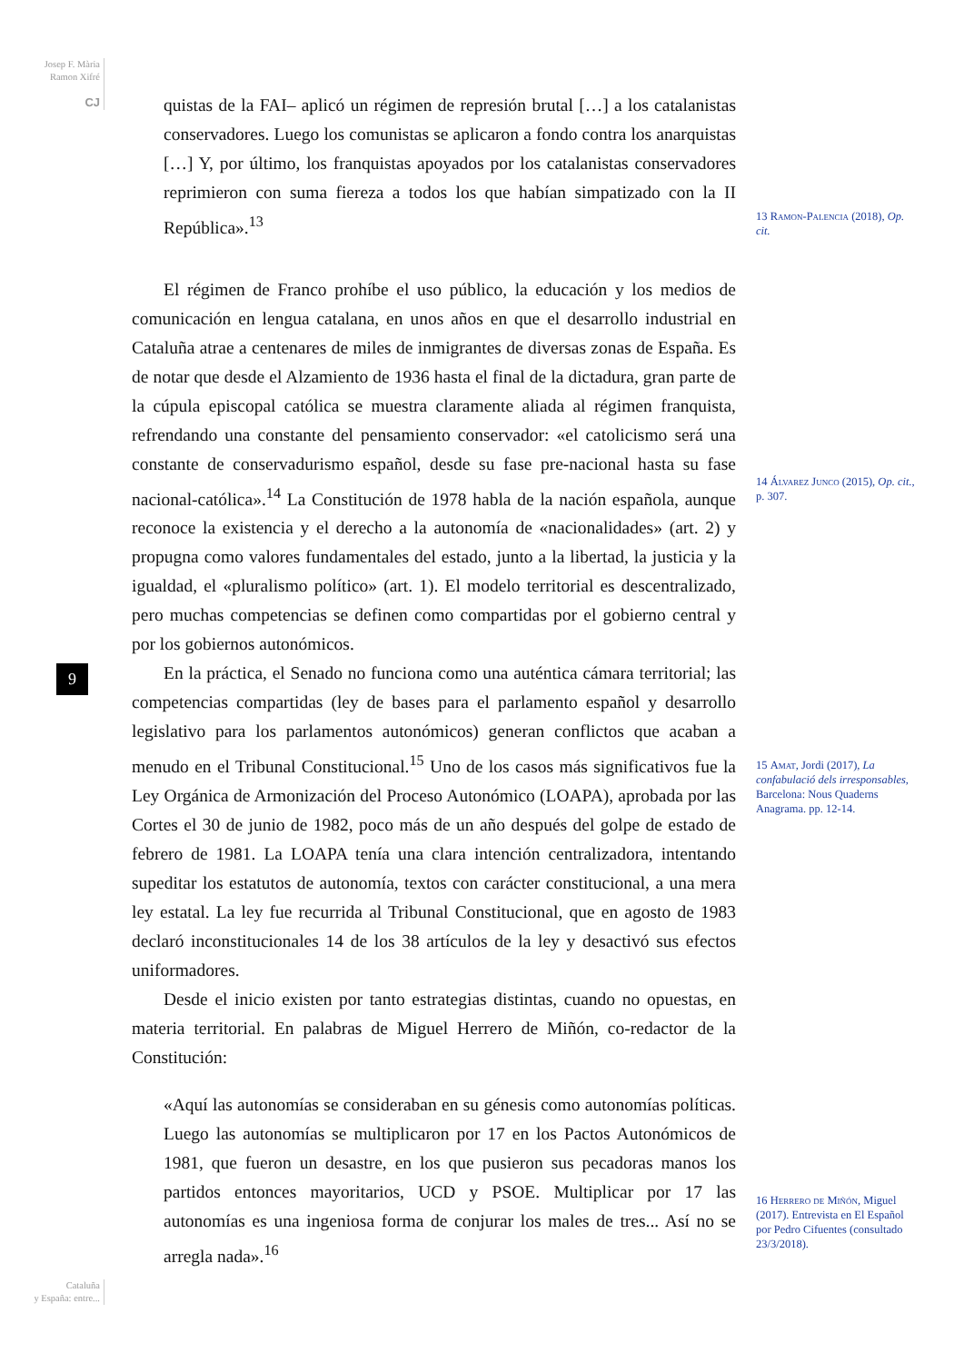Josep F. Mària
Ramon Xifré
CJ
quistas de la FAI– aplicó un régimen de represión brutal […] a los catalanistas conservadores. Luego los comunistas se aplicaron a fondo contra los anarquistas […] Y, por último, los franquistas apoyados por los catalanistas conservadores reprimieron con suma fiereza a todos los que habían simpatizado con la II República».<sup>13</sup>
El régimen de Franco prohíbe el uso público, la educación y los medios de comunicación en lengua catalana, en unos años en que el desarrollo industrial en Cataluña atrae a centenares de miles de inmigrantes de diversas zonas de España. Es de notar que desde el Alzamiento de 1936 hasta el final de la dictadura, gran parte de la cúpula episcopal católica se muestra claramente aliada al régimen franquista, refrendando una constante del pensamiento conservador: «el catolicismo será una constante de conservadurismo español, desde su fase pre-nacional hasta su fase nacional-católica».<sup>14</sup> La Constitución de 1978 habla de la nación española, aunque reconoce la existencia y el derecho a la autonomía de «nacionalidades» (art. 2) y propugna como valores fundamentales del estado, junto a la libertad, la justicia y la igualdad, el «pluralismo político» (art. 1). El modelo territorial es descentralizado, pero muchas competencias se definen como compartidas por el gobierno central y por los gobiernos autonómicos.
En la práctica, el Senado no funciona como una auténtica cámara territorial; las competencias compartidas (ley de bases para el parlamento español y desarrollo legislativo para los parlamentos autonómicos) generan conflictos que acaban a menudo en el Tribunal Constitucional.<sup>15</sup> Uno de los casos más significativos fue la Ley Orgánica de Armonización del Proceso Autonómico (LOAPA), aprobada por las Cortes el 30 de junio de 1982, poco más de un año después del golpe de estado de febrero de 1981. La LOAPA tenía una clara intención centralizadora, intentando supeditar los estatutos de autonomía, textos con carácter constitucional, a una mera ley estatal. La ley fue recurrida al Tribunal Constitucional, que en agosto de 1983 declaró inconstitucionales 14 de los 38 artículos de la ley y desactivó sus efectos uniformadores.
Desde el inicio existen por tanto estrategias distintas, cuando no opuestas, en materia territorial. En palabras de Miguel Herrero de Miñón, co-redactor de la Constitución:
«Aquí las autonomías se consideraban en su génesis como autonomías políticas. Luego las autonomías se multiplicaron por 17 en los Pactos Autonómicos de 1981, que fueron un desastre, en los que pusieron sus pecadoras manos los partidos entonces mayoritarios, UCD y PSOE. Multiplicar por 17 las autonomías es una ingeniosa forma de conjurar los males de tres... Así no se arregla nada».<sup>16</sup>
13 Ramon-Palencia (2018), Op. cit.
14 Álvarez Junco (2015), Op. cit., p. 307.
15 Amat, Jordi (2017), La confabulació dels irresponsables, Barcelona: Nous Quaderns Anagrama. pp. 12-14.
16 Herrero de Miñón, Miguel (2017). Entrevista en El Español por Pedro Cifuentes (consultado 23/3/2018).
9
Cataluña
y España: entre...